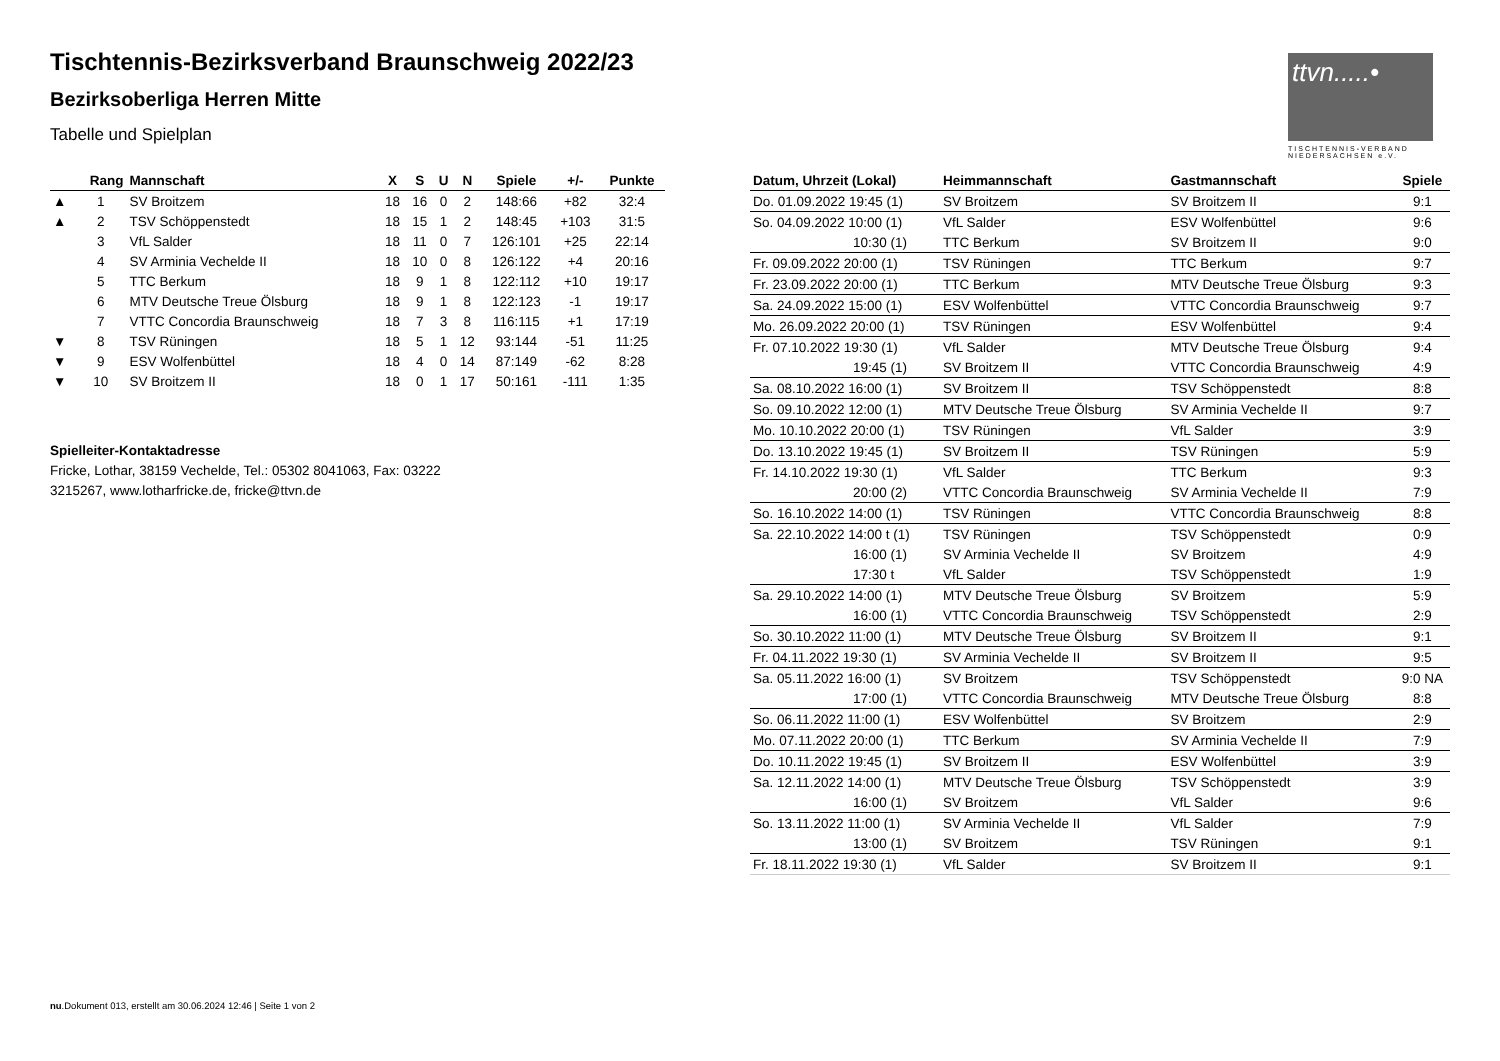Tischtennis-Bezirksverband Braunschweig 2022/23
Bezirksoberliga Herren Mitte
Tabelle und Spielplan
ttvn.....•
TISCHTENNIS-VERBAND NIEDERSACHSEN e.V.
| | Rang | Mannschaft | X | S | U | N | Spiele | +/- | Punkte |
| --- | --- | --- | --- | --- | --- | --- | --- | --- | --- |
| ▲ | 1 | SV Broitzem | 18 | 16 | 0 | 2 | 148:66 | +82 | 32:4 |
| ▲ | 2 | TSV Schöppenstedt | 18 | 15 | 1 | 2 | 148:45 | +103 | 31:5 |
| | 3 | VfL Salder | 18 | 11 | 0 | 7 | 126:101 | +25 | 22:14 |
| | 4 | SV Arminia Vechelde II | 18 | 10 | 0 | 8 | 126:122 | +4 | 20:16 |
| | 5 | TTC Berkum | 18 | 9 | 1 | 8 | 122:112 | +10 | 19:17 |
| | 6 | MTV Deutsche Treue Ölsburg | 18 | 9 | 1 | 8 | 122:123 | -1 | 19:17 |
| | 7 | VTTC Concordia Braunschweig | 18 | 7 | 3 | 8 | 116:115 | +1 | 17:19 |
| ▼ | 8 | TSV Rüningen | 18 | 5 | 1 | 12 | 93:144 | -51 | 11:25 |
| ▼ | 9 | ESV Wolfenbüttel | 18 | 4 | 0 | 14 | 87:149 | -62 | 8:28 |
| ▼ | 10 | SV Broitzem II | 18 | 0 | 1 | 17 | 50:161 | -111 | 1:35 |
Spielleiter-Kontaktadresse
Fricke, Lothar, 38159 Vechelde, Tel.: 05302 8041063, Fax: 03222
3215267, www.lotharfricke.de, fricke@ttvn.de
| Datum, Uhrzeit (Lokal) | Heimmannschaft | Gastmannschaft | Spiele |
| --- | --- | --- | --- |
| Do. 01.09.2022 19:45 (1) | SV Broitzem | SV Broitzem II | 9:1 |
| So. 04.09.2022 10:00 (1) | VfL Salder | ESV Wolfenbüttel | 9:6 |
| 10:30 (1) | TTC Berkum | SV Broitzem II | 9:0 |
| Fr. 09.09.2022 20:00 (1) | TSV Rüningen | TTC Berkum | 9:7 |
| Fr. 23.09.2022 20:00 (1) | TTC Berkum | MTV Deutsche Treue Ölsburg | 9:3 |
| Sa. 24.09.2022 15:00 (1) | ESV Wolfenbüttel | VTTC Concordia Braunschweig | 9:7 |
| Mo. 26.09.2022 20:00 (1) | TSV Rüningen | ESV Wolfenbüttel | 9:4 |
| Fr. 07.10.2022 19:30 (1) | VfL Salder | MTV Deutsche Treue Ölsburg | 9:4 |
| 19:45 (1) | SV Broitzem II | VTTC Concordia Braunschweig | 4:9 |
| Sa. 08.10.2022 16:00 (1) | SV Broitzem II | TSV Schöppenstedt | 8:8 |
| So. 09.10.2022 12:00 (1) | MTV Deutsche Treue Ölsburg | SV Arminia Vechelde II | 9:7 |
| Mo. 10.10.2022 20:00 (1) | TSV Rüningen | VfL Salder | 3:9 |
| Do. 13.10.2022 19:45 (1) | SV Broitzem II | TSV Rüningen | 5:9 |
| Fr. 14.10.2022 19:30 (1) | VfL Salder | TTC Berkum | 9:3 |
| 20:00 (2) | VTTC Concordia Braunschweig | SV Arminia Vechelde II | 7:9 |
| So. 16.10.2022 14:00 (1) | TSV Rüningen | VTTC Concordia Braunschweig | 8:8 |
| Sa. 22.10.2022 14:00 t (1) | TSV Rüningen | TSV Schöppenstedt | 0:9 |
| 16:00 (1) | SV Arminia Vechelde II | SV Broitzem | 4:9 |
| 17:30 t | VfL Salder | TSV Schöppenstedt | 1:9 |
| Sa. 29.10.2022 14:00 (1) | MTV Deutsche Treue Ölsburg | SV Broitzem | 5:9 |
| 16:00 (1) | VTTC Concordia Braunschweig | TSV Schöppenstedt | 2:9 |
| So. 30.10.2022 11:00 (1) | MTV Deutsche Treue Ölsburg | SV Broitzem II | 9:1 |
| Fr. 04.11.2022 19:30 (1) | SV Arminia Vechelde II | SV Broitzem II | 9:5 |
| Sa. 05.11.2022 16:00 (1) | SV Broitzem | TSV Schöppenstedt | 9:0 NA |
| 17:00 (1) | VTTC Concordia Braunschweig | MTV Deutsche Treue Ölsburg | 8:8 |
| So. 06.11.2022 11:00 (1) | ESV Wolfenbüttel | SV Broitzem | 2:9 |
| Mo. 07.11.2022 20:00 (1) | TTC Berkum | SV Arminia Vechelde II | 7:9 |
| Do. 10.11.2022 19:45 (1) | SV Broitzem II | ESV Wolfenbüttel | 3:9 |
| Sa. 12.11.2022 14:00 (1) | MTV Deutsche Treue Ölsburg | TSV Schöppenstedt | 3:9 |
| 16:00 (1) | SV Broitzem | VfL Salder | 9:6 |
| So. 13.11.2022 11:00 (1) | SV Arminia Vechelde II | VfL Salder | 7:9 |
| 13:00 (1) | SV Broitzem | TSV Rüningen | 9:1 |
| Fr. 18.11.2022 19:30 (1) | VfL Salder | SV Broitzem II | 9:1 |
nu.Dokument 013, erstellt am 30.06.2024 12:46 | Seite 1 von 2